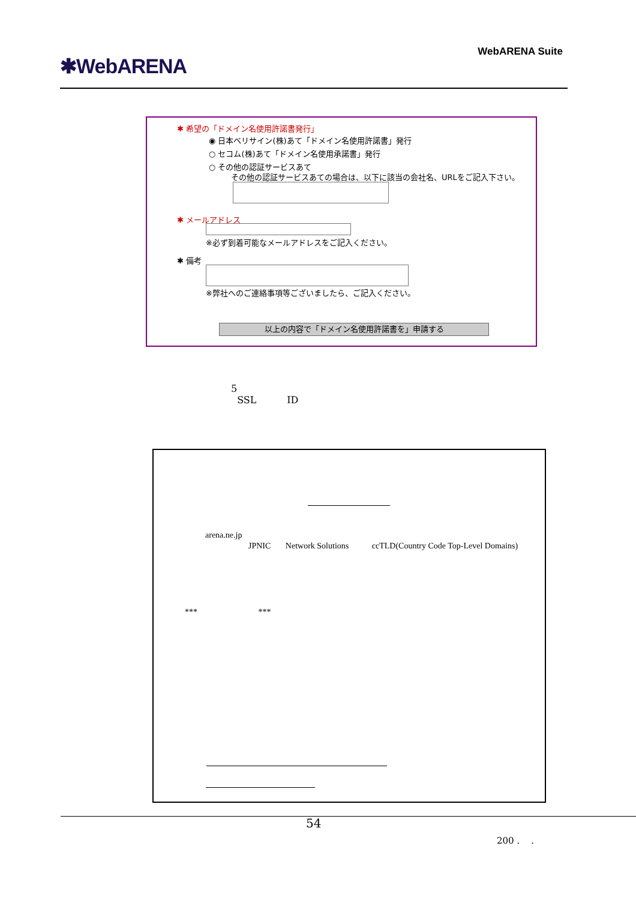✱WebARENA
WebARENA Suite
✱ 希望の「ドメイン名使用許諾書発行」
◉ 日本ベリサイン(株)あて「ドメイン名使用許諾書」発行
○ セコム(株)あて「ドメイン名使用承諾書」発行
○ その他の認証サービスあて
その他の認証サービスあての場合は、以下に該当の会社名、URLをご記入下さい。
✱ メールアドレス
※必ず到着可能なメールアドレスをご記入ください。
✱ 備考
※弊社へのご連絡事項等ございましたら、ご記入ください。
以上の内容で「ドメイン名使用許諾書を」申請する
5
SSL ID
arena.ne.jp
JPNIC Network Solutions ccTLD(Country Code Top-Level Domains)
*** ***
54
200 . .